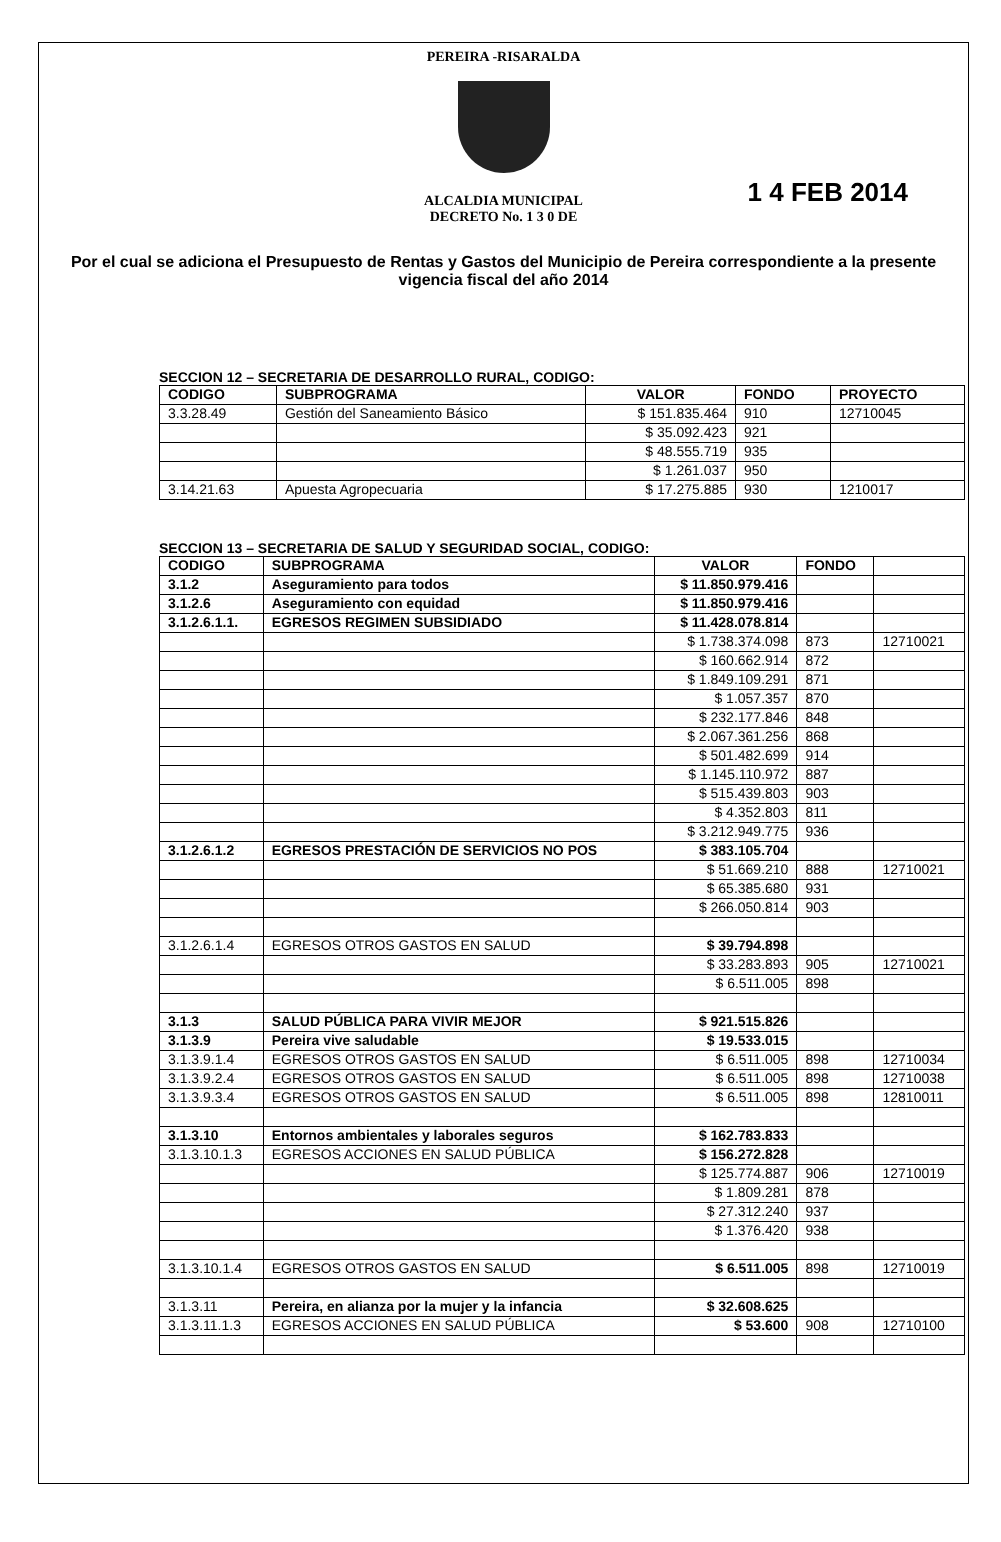PEREIRA -RISARALDA
ALCALDIA MUNICIPAL
DECRETO No. 1 3 0 DE
1 4 FEB 2014
Por el cual se adiciona el Presupuesto de Rentas y Gastos del Municipio de Pereira correspondiente a la presente vigencia fiscal del año 2014
SECCION 12 – SECRETARIA DE DESARROLLO RURAL, CODIGO:
| CODIGO | SUBPROGRAMA | VALOR | FONDO | PROYECTO |
| 3.3.28.49 | Gestión del Saneamiento Básico | $ 151.835.464 | 910 | 12710045 |
| | | $ 35.092.423 | 921 | |
| | | $ 48.555.719 | 935 | |
| | | $ 1.261.037 | 950 | |
| 3.14.21.63 | Apuesta Agropecuaria | $ 17.275.885 | 930 | 1210017 |
SECCION 13 – SECRETARIA DE SALUD Y SEGURIDAD SOCIAL, CODIGO:
| CODIGO | SUBPROGRAMA | VALOR | FONDO | |
| 3.1.2 | Aseguramiento para todos | $ 11.850.979.416 | | |
| 3.1.2.6 | Aseguramiento con equidad | $ 11.850.979.416 | | |
| 3.1.2.6.1.1. | EGRESOS REGIMEN SUBSIDIADO | $ 11.428.078.814 | | |
| | | $ 1.738.374.098 | 873 | 12710021 |
| | | $ 160.662.914 | 872 | |
| | | $ 1.849.109.291 | 871 | |
| | | $ 1.057.357 | 870 | |
| | | $ 232.177.846 | 848 | |
| | | $ 2.067.361.256 | 868 | |
| | | $ 501.482.699 | 914 | |
| | | $ 1.145.110.972 | 887 | |
| | | $ 515.439.803 | 903 | |
| | | $ 4.352.803 | 811 | |
| | | $ 3.212.949.775 | 936 | |
| 3.1.2.6.1.2 | EGRESOS PRESTACIÓN DE SERVICIOS NO POS | $ 383.105.704 | | |
| | | $ 51.669.210 | 888 | 12710021 |
| | | $ 65.385.680 | 931 | |
| | | $ 266.050.814 | 903 | |
| 3.1.2.6.1.4 | EGRESOS OTROS GASTOS EN SALUD | $ 39.794.898 | | |
| | | $ 33.283.893 | 905 | 12710021 |
| | | $ 6.511.005 | 898 | |
| 3.1.3 | SALUD PÚBLICA PARA VIVIR MEJOR | $ 921.515.826 | | |
| 3.1.3.9 | Pereira vive saludable | $ 19.533.015 | | |
| 3.1.3.9.1.4 | EGRESOS OTROS GASTOS EN SALUD | $ 6.511.005 | 898 | 12710034 |
| 3.1.3.9.2.4 | EGRESOS OTROS GASTOS EN SALUD | $ 6.511.005 | 898 | 12710038 |
| 3.1.3.9.3.4 | EGRESOS OTROS GASTOS EN SALUD | $ 6.511.005 | 898 | 12810011 |
| 3.1.3.10 | Entornos ambientales y laborales seguros | $ 162.783.833 | | |
| 3.1.3.10.1.3 | EGRESOS ACCIONES EN SALUD PÚBLICA | $ 156.272.828 | | |
| | | $ 125.774.887 | 906 | 12710019 |
| | | $ 1.809.281 | 878 | |
| | | $ 27.312.240 | 937 | |
| | | $ 1.376.420 | 938 | |
| 3.1.3.10.1.4 | EGRESOS OTROS GASTOS EN SALUD | $ 6.511.005 | 898 | 12710019 |
| 3.1.3.11 | Pereira, en alianza por la mujer y la infancia | $ 32.608.625 | | |
| 3.1.3.11.1.3 | EGRESOS ACCIONES EN SALUD PÚBLICA | $ 53.600 | 908 | 12710100 |